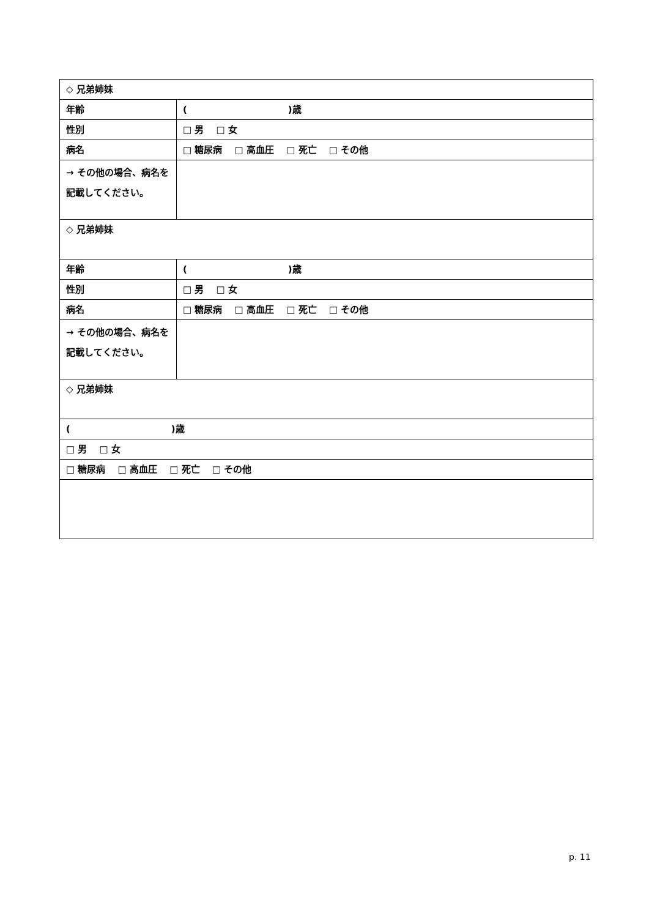| ◇ 兄弟姉妹 | |
| 年齢 | ( )歳 |
| 性別 | □ 男 □ 女 |
| 病名 | □ 糖尿病 □ 高血圧 □ 死亡 □ その他 |
| → その他の場合、病名を記載してください。 | |
| ◇ 兄弟姉妹 | |
| 年齢 | ( )歳 |
| 性別 | □ 男 □ 女 |
| 病名 | □ 糖尿病 □ 高血圧 □ 死亡 □ その他 |
| → その他の場合、病名を記載してください。 | |
| ◇ 兄弟姉妹 | |
| ( )歳 | |
| □ 男 □ 女 | |
| □ 糖尿病 □ 高血圧 □ 死亡 □ その他 | |
p. 11